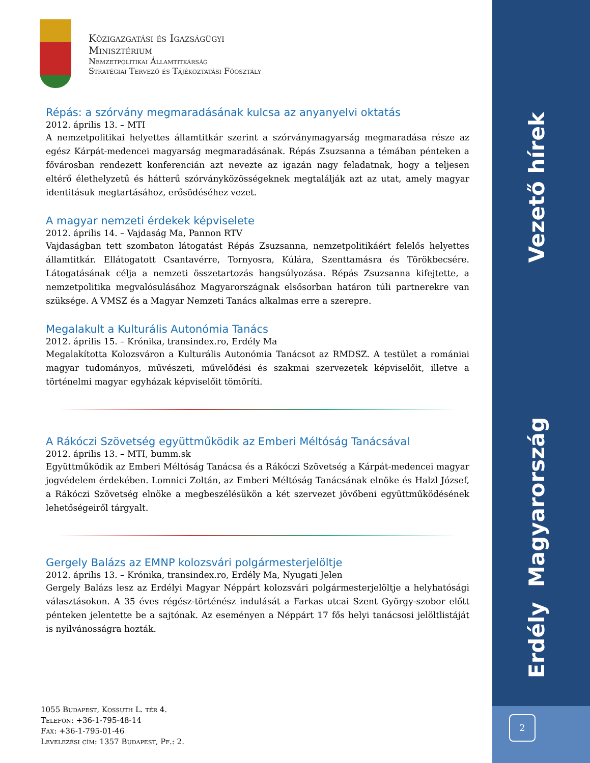Közigazgatási és Igazságügyi
Minisztérium
Nemzetpolitikai Államtitkárság
Stratégiai Tervező és Tájékoztatási Főosztály
Répás: a szórvány megmaradásának kulcsa az anyanyelvi oktatás
2012. április 13. – MTI
A nemzetpolitikai helyettes államtitkár szerint a szórványmagyarság megmaradása része az egész Kárpát-medencei magyarság megmaradásának. Répás Zsuzsanna a témában pénteken a fővárosban rendezett konferencián azt nevezte az igazán nagy feladatnak, hogy a teljesen eltérő élethelyzetű és hátterű szórványközösségeknek megtalálják azt az utat, amely magyar identitásuk megtartásához, erősödéséhez vezet.
A magyar nemzeti érdekek képviselete
2012. április 14. – Vajdaság Ma, Pannon RTV
Vajdaságban tett szombaton látogatást Répás Zsuzsanna, nemzetpolitikáért felelős helyettes államtitkár. Ellátogatott Csantavérre, Tornyosra, Kúlára, Szenttamásra és Törökbecsére. Látogatásának célja a nemzeti összetartozás hangsúlyozása. Répás Zsuzsanna kifejtette, a nemzetpolitika megvalósulásához Magyarországnak elsősorban határon túli partnerekre van szüksége. A VMSZ és a Magyar Nemzeti Tanács alkalmas erre a szerepre.
Megalakult a Kulturális Autonómia Tanács
2012. április 15. – Krónika, transindex.ro, Erdély Ma
Megalakította Kolozsváron a Kulturális Autonómia Tanácsot az RMDSZ. A testület a romániai magyar tudományos, művészeti, művelődési és szakmai szervezetek képviselőit, illetve a történelmi magyar egyházak képviselőit tömöríti.
A Rákóczi Szövetség együttműködik az Emberi Méltóság Tanácsával
2012. április 13. – MTI, bumm.sk
Együttműködik az Emberi Méltóság Tanácsa és a Rákóczi Szövetség a Kárpát-medencei magyar jogvédelem érdekében. Lomnici Zoltán, az Emberi Méltóság Tanácsának elnöke és Halzl József, a Rákóczi Szövetség elnöke a megbeszélésükön a két szervezet jövőbeni együttműködésének lehetőségeiről tárgyalt.
Gergely Balázs az EMNP kolozsvári polgármesterjelöltje
2012. április 13. – Krónika, transindex.ro, Erdély Ma, Nyugati Jelen
Gergely Balázs lesz az Erdélyi Magyar Néppárt kolozsvári polgármesterjelöltje a helyhatósági választásokon. A 35 éves régész-történész indulását a Farkas utcai Szent György-szobor előtt pénteken jelentette be a sajtónak. Az eseményen a Néppárt 17 fős helyi tanácsosi jelöltlistáját is nyilvánosságra hozták.
1055 Budapest, Kossuth L. tér 4.
Telefon: +36-1-795-48-14
Fax: +36-1-795-01-46
Levelezési cím: 1357 Budapest, Pf.: 2.
Vezető hírek
Erdély Magyarország
2